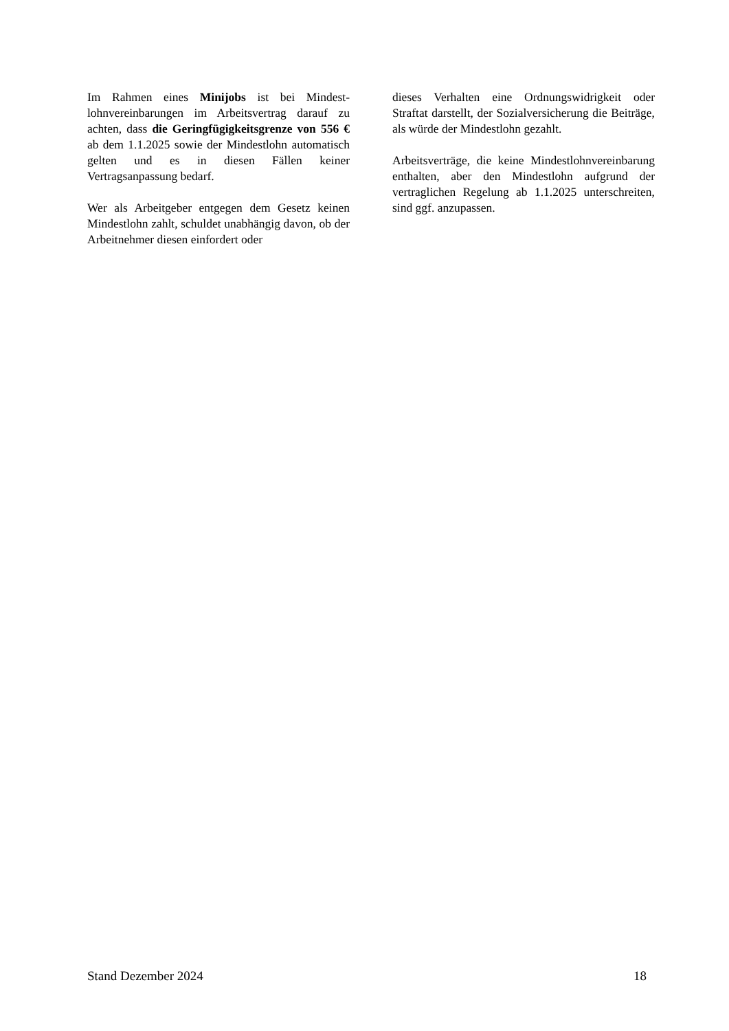Im Rahmen eines Minijobs ist bei Mindest­lohnvereinbarungen im Arbeitsvertrag darauf zu achten, dass die Geringfügigkeitsgrenze von 556 € ab dem 1.1.2025 sowie der Mindestlohn automatisch gelten und es in diesen Fällen kei­ner Vertragsanpassung bedarf.
Wer als Arbeitgeber entgegen dem Gesetz kei­nen Mindestlohn zahlt, schuldet unabhängig da­von, ob der Arbeitnehmer diesen einfordert oder
dieses Verhalten eine Ordnungswidrigkeit oder Straftat darstellt, der Sozialversicherung die Bei­träge, als würde der Mindestlohn gezahlt.
Arbeitsverträge, die keine Mindestlohnvereinba­rung enthalten, aber den Mindestlohn aufgrund der vertraglichen Regelung ab 1.1.2025 unter­schreiten, sind ggf. anzupassen.
Stand Dezember 2024 18